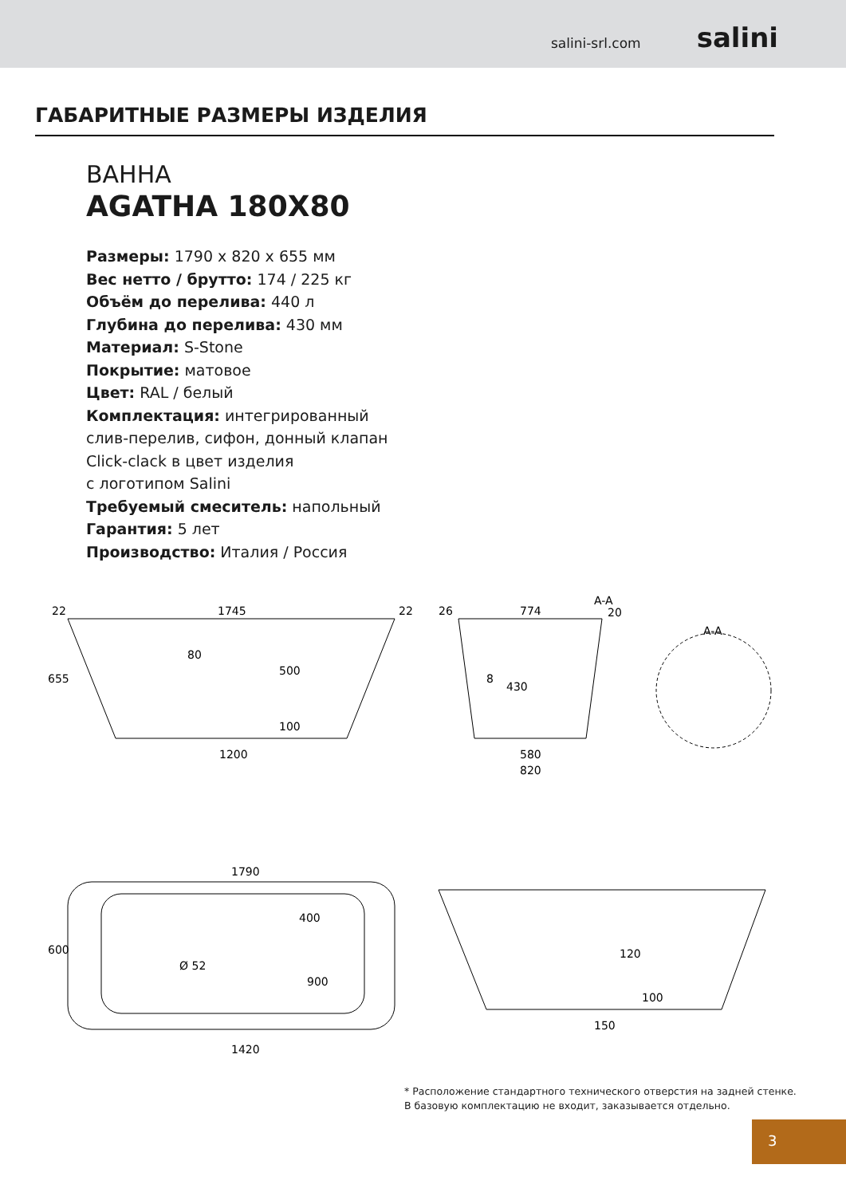salini-srl.com salini
ГАБАРИТНЫЕ РАЗМЕРЫ ИЗДЕЛИЯ
ВАННА
AGATHA 180X80
Размеры: 1790 x 820 x 655 мм
Вес нетто / брутто: 174 / 225 кг
Объём до перелива: 440 л
Глубина до перелива: 430 мм
Материал: S-Stone
Покрытие: матовое
Цвет: RAL / белый
Комплектация: интегрированный
слив-перелив, сифон, донный клапан
Click-clack в цвет изделия
с логотипом Salini
Требуемый смеситель: напольный
Гарантия: 5 лет
Производство: Италия / Россия
22
1745
22
1200
80
655
500
100
26
774
A-A
20
8
430
580
820
A-A
1790
600
400
Ø 52
900
1420
120
100
150
* Расположение стандартного технического отверстия на задней стенке. В базовую комплектацию не входит, заказывается отдельно.
3